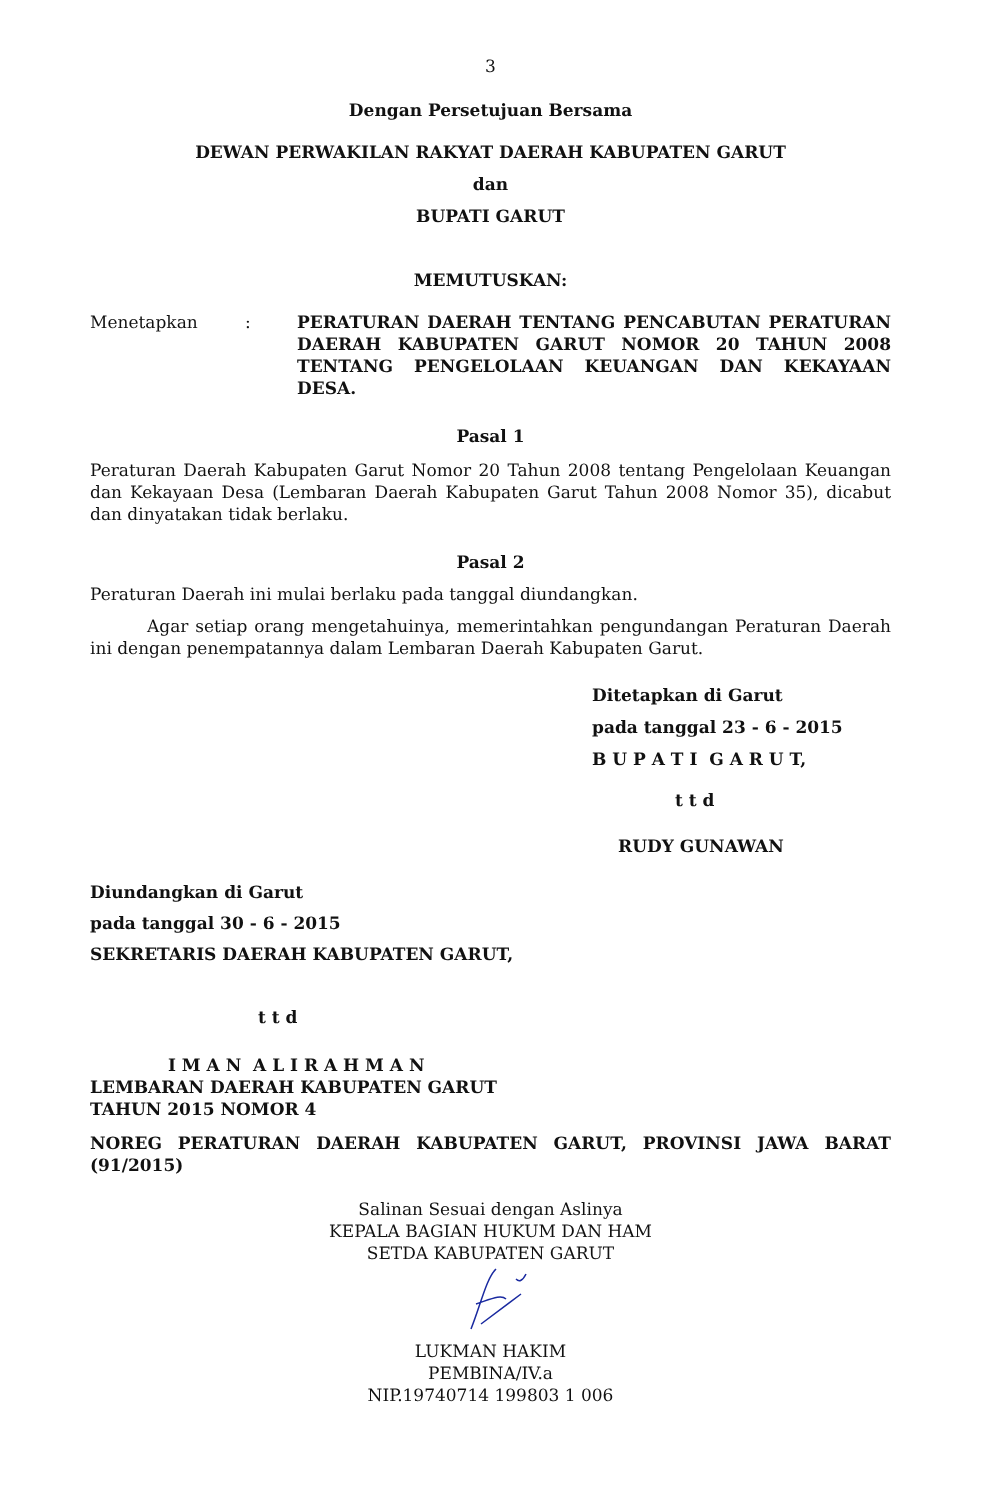3
Dengan Persetujuan Bersama
DEWAN PERWAKILAN RAKYAT DAERAH KABUPATEN GARUT
dan
BUPATI GARUT
MEMUTUSKAN:
Menetapkan : PERATURAN DAERAH TENTANG PENCABUTAN PERATURAN DAERAH KABUPATEN GARUT NOMOR 20 TAHUN 2008 TENTANG PENGELOLAAN KEUANGAN DAN KEKAYAAN DESA.
Pasal 1
Peraturan Daerah Kabupaten Garut Nomor 20 Tahun 2008 tentang Pengelolaan Keuangan dan Kekayaan Desa (Lembaran Daerah Kabupaten Garut Tahun 2008 Nomor 35), dicabut dan dinyatakan tidak berlaku.
Pasal 2
Peraturan Daerah ini mulai berlaku pada tanggal diundangkan.
Agar setiap orang mengetahuinya, memerintahkan pengundangan Peraturan Daerah ini dengan penempatannya dalam Lembaran Daerah Kabupaten Garut.
Ditetapkan di Garut
pada tanggal 23 - 6 - 2015
B U P A T I G A R U T,
t t d
RUDY GUNAWAN
Diundangkan di Garut
pada tanggal 30 - 6 - 2015
SEKRETARIS DAERAH KABUPATEN GARUT,
t t d
I M A N A L I R A H M A N
LEMBARAN DAERAH KABUPATEN GARUT
TAHUN 2015 NOMOR 4
NOREG PERATURAN DAERAH KABUPATEN GARUT, PROVINSI JAWA BARAT (91/2015)
Salinan Sesuai dengan Aslinya
KEPALA BAGIAN HUKUM DAN HAM
SETDA KABUPATEN GARUT
LUKMAN HAKIM
PEMBINA/IV.a
NIP.19740714 199803 1 006